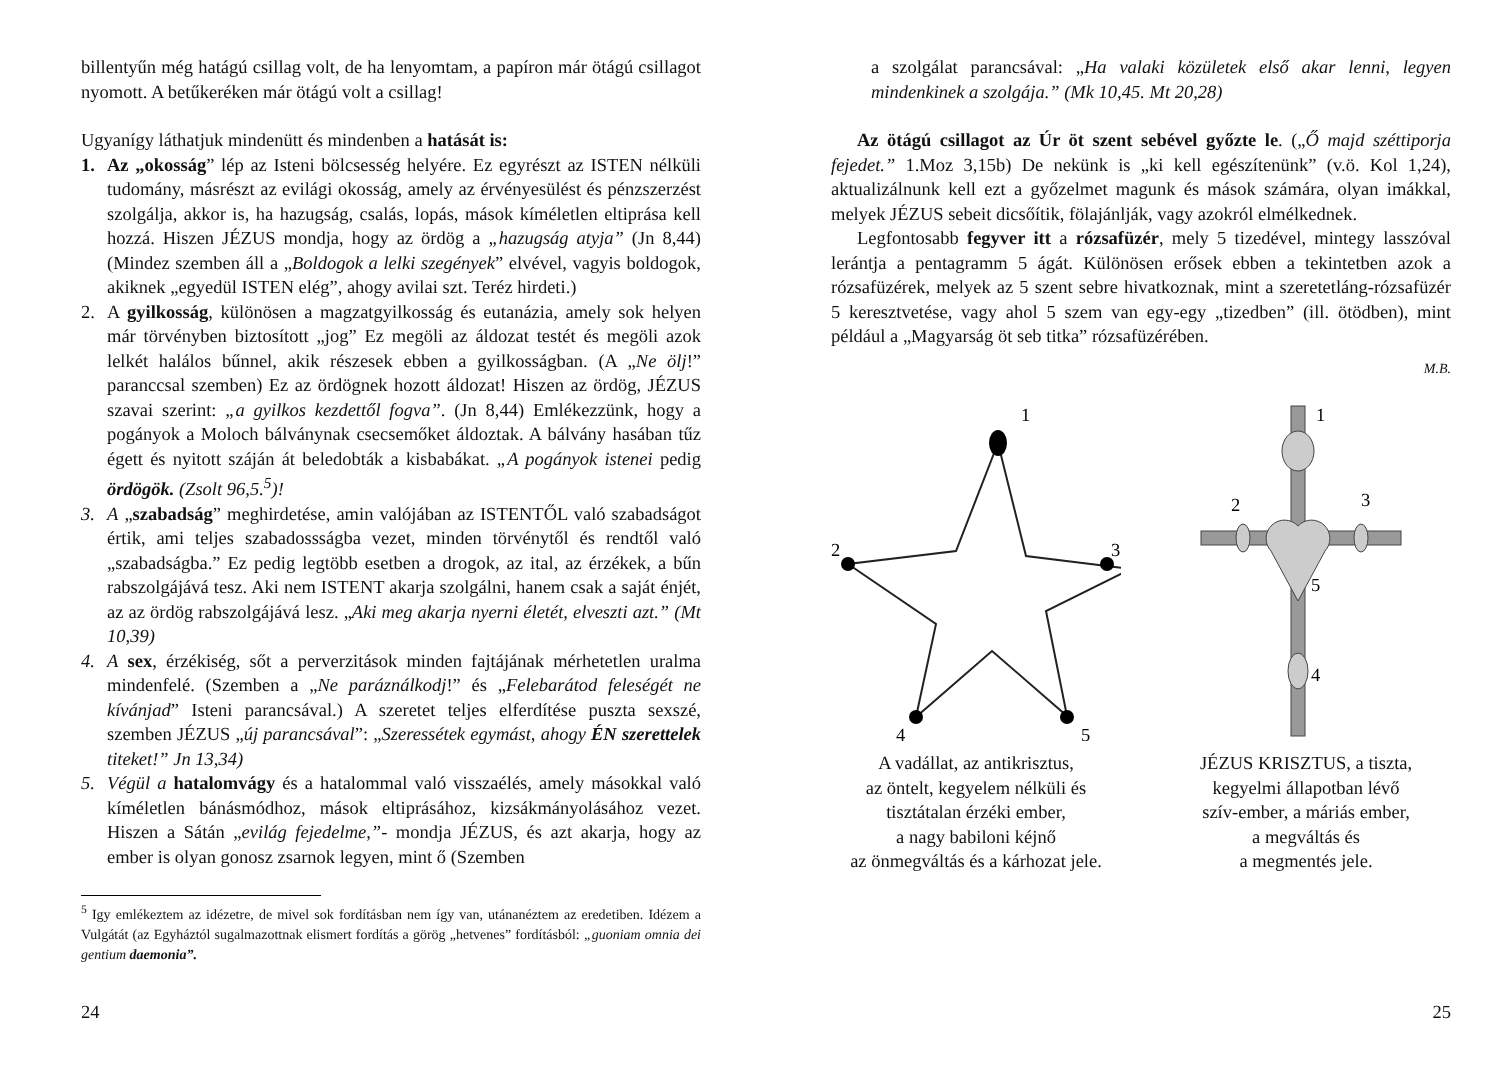billentyűn még hatágú csillag volt, de ha lenyomtam, a papíron már ötágú csillagot nyomott. A betűkeréken már ötágú volt a csillag!
Ugyanígy láthatjuk mindenütt és mindenben a hatását is:
1. Az „okosság” lép az Isteni bölcsesség helyére. Ez egyrészt az ISTEN nélküli tudomány, másrészt az evilági okosság, amely az érvényesülést és pénzszerzést szolgálja, akkor is, ha hazugság, csalás, lopás, mások kíméletlen eltiprása kell hozzá. Hiszen JÉZUS mondja, hogy az ördög a „hazugság atyja” (Jn 8,44) (Mindez szemben áll a „Boldogok a lelki szegények” elvével, vagyis boldogok, akiknek „egyedül ISTEN elég”, ahogy avilai szt. Teréz hirdeti.)
2. A gyilkosság, különösen a magzatgyilkosság és eutanázia, amely sok helyen már törvényben biztosított „jog” Ez megöli az áldozat testét és megöli azok lelkét halálos bűnnel, akik részesek ebben a gyilkosságban. (A „Ne ölj!” paranccsal szemben) Ez az ördögnek hozott áldozat! Hiszen az ördög, JÉZUS szavai szerint: „a gyilkos kezdettől fogva”. (Jn 8,44) Emlékezzünk, hogy a pogányok a Moloch bálványnak csecsemőket áldoztak. A bálvány hasában tűz égett és nyitott száján át beledobták a kisbabákat. „A pogányok istenei pedig ördögök. (Zsolt 96,5.<sup>5</sup>)!
3. A „szabadság” meghirdetése, amin valójában az ISTENTŐL való szabadságot értik, ami teljes szabadossságba vezet, minden törvénytől és rendtől való „szabadságba.” Ez pedig legtöbb esetben a drogok, az ital, az érzékek, a bűn rabszolgájává tesz. Aki nem ISTENT akarja szolgálni, hanem csak a saját énjét, az az ördög rabszolgájává lesz. „Aki meg akarja nyerni életét, elveszti azt.” (Mt 10,39)
4. A sex, érzékiség, sőt a perverzitások minden fajtájának mérhetetlen uralma mindenfelé. (Szemben a „Ne paráználkodj!” és „Felebarátod feleségét ne kívánjad” Isteni parancsával.) A szeretet teljes elferdítése puszta sexszé, szemben JÉZUS „új parancsával”: „Szeressétek egymást, ahogy ÉN szerettelek titeket!” Jn 13,34)
5. Végül a hatalomvágy és a hatalommal való visszaélés, amely másokkal való kíméletlen bánásmódhoz, mások eltiprásához, kizsákmányolásához vezet. Hiszen a Sátán „evilág fejedelme,”- mondja JÉZUS, és azt akarja, hogy az ember is olyan gonosz zsarnok legyen, mint ő (Szemben
<sup>5</sup> Igy emlékeztem az idézetre, de mivel sok fordításban nem így van, utánanéztem az eredetiben. Idézem a Vulgátát (az Egyháztól sugalmazottnak elismert fordítás a görög „hetvenes” fordításból: „guoniam omnia dei gentium daemonia”.
24
a szolgálat parancsával: „Ha valaki közületek első akar lenni, legyen mindenkinek a szolgája.” (Mk 10,45. Mt 20,28)
Az ötágú csillagot az Úr öt szent sebével győzte le. („Ő majd széttiporja fejedet.” 1.Moz 3,15b) De nekünk is „ki kell egészítenünk” (v.ö. Kol 1,24), aktualizálnunk kell ezt a győzelmet magunk és mások számára, olyan imákkal, melyek JÉZUS sebeit dicsőítik, fölajánlják, vagy azokról elmélkednek.
Legfontosabb fegyver itt a rózsafüzér, mely 5 tizedével, mintegy lasszóval lerántja a pentagramm 5 ágát. Különösen erősek ebben a tekintetben azok a rózsafüzérek, melyek az 5 szent sebre hivatkoznak, mint a szeretetláng-rózsafüzér 5 keresztvetése, vagy ahol 5 szem van egy-egy „tizedben” (ill. ötödben), mint például a „Magyarság öt seb titka” rózsafüzérében.
M.B.
1
2
3
4
5
1
2
3
5
4
A vadállat, az antikrisztus,
az öntelt, kegyelem nélküli és
tisztátalan érzéki ember,
a nagy babiloni kéjnő
az önmegváltás és a kárhozat jele.
JÉZUS KRISZTUS, a tiszta,
kegyelmi állapotban lévő
szív-ember, a máriás ember,
a megváltás és
a megmentés jele.
25